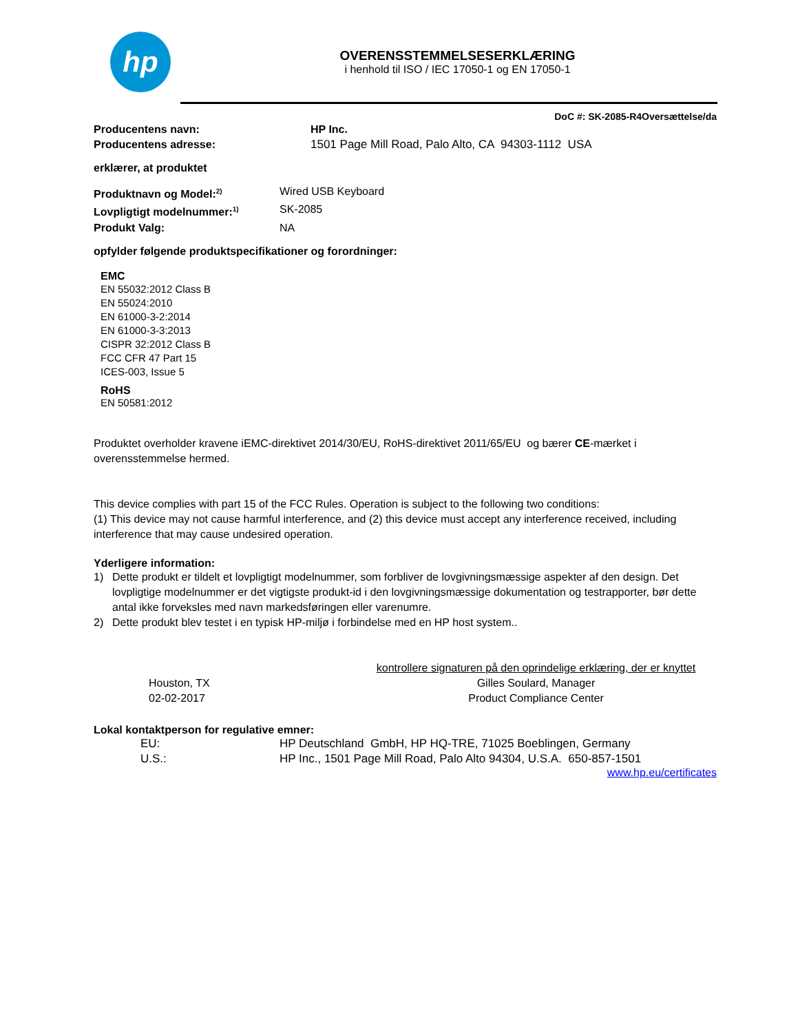hp
OVERENSSTEMMELSESERKLÆRING
i henhold til ISO / IEC 17050-1 og EN 17050-1
DoC #: SK-2085-R4Oversættelse/da
Producentens navn: HP Inc.
Producentens adresse: 1501 Page Mill Road, Palo Alto, CA 94303-1112 USA
erklærer, at produktet
Produktnavn og Model:<sup>2)</sup> Wired USB Keyboard
Lovpligtigt modelnummer:<sup>1)</sup> SK-2085
Produkt Valg: NA
opfylder følgende produktspecifikationer og forordninger:
EMC
EN 55032:2012 Class B
EN 55024:2010
EN 61000-3-2:2014
EN 61000-3-3:2013
CISPR 32:2012 Class B
FCC CFR 47 Part 15
ICES-003, Issue 5
RoHS
EN 50581:2012
Produktet overholder kravene iEMC-direktivet 2014/30/EU, RoHS-direktivet 2011/65/EU og bærer CE-mærket i overensstemmelse hermed.
This device complies with part 15 of the FCC Rules. Operation is subject to the following two conditions:
(1) This device may not cause harmful interference, and (2) this device must accept any interference received, including interference that may cause undesired operation.
Yderligere information:
1) Dette produkt er tildelt et lovpligtigt modelnummer, som forbliver de lovgivningsmæssige aspekter af den design. Det lovpligtige modelnummer er det vigtigste produkt-id i den lovgivningsmæssige dokumentation og testrapporter, bør dette antal ikke forveksles med navn markedsføringen eller varenumre.
2) Dette produkt blev testet i en typisk HP-miljø i forbindelse med en HP host system..
Houston, TX
02-02-2017
kontrollere signaturen på den oprindelige erklæring, der er knyttet
Gilles Soulard, Manager
Product Compliance Center
Lokal kontaktperson for regulative emner:
EU: HP Deutschland GmbH, HP HQ-TRE, 71025 Boeblingen, Germany
U.S.: HP Inc., 1501 Page Mill Road, Palo Alto 94304, U.S.A. 650-857-1501
www.hp.eu/certificates